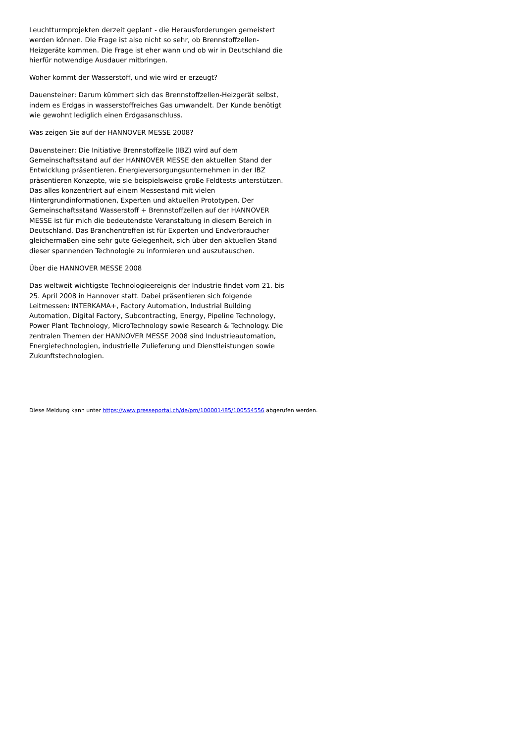Leuchtturmprojekten derzeit geplant - die Herausforderungen gemeistert werden können. Die Frage ist also nicht so sehr, ob Brennstoffzellen-Heizgeräte kommen. Die Frage ist eher wann und ob wir in Deutschland die hierfür notwendige Ausdauer mitbringen.
Woher kommt der Wasserstoff, und wie wird er erzeugt?
Dauensteiner: Darum kümmert sich das Brennstoffzellen-Heizgerät selbst, indem es Erdgas in wasserstoffreiches Gas umwandelt. Der Kunde benötigt wie gewohnt lediglich einen Erdgasanschluss.
Was zeigen Sie auf der HANNOVER MESSE 2008?
Dauensteiner: Die Initiative Brennstoffzelle (IBZ) wird auf dem Gemeinschaftsstand auf der HANNOVER MESSE den aktuellen Stand der Entwicklung präsentieren. Energieversorgungsunternehmen in der IBZ präsentieren Konzepte, wie sie beispielsweise große Feldtests unterstützen. Das alles konzentriert auf einem Messestand mit vielen Hintergrundinformationen, Experten und aktuellen Prototypen. Der Gemeinschaftsstand Wasserstoff + Brennstoffzellen auf der HANNOVER MESSE ist für mich die bedeutendste Veranstaltung in diesem Bereich in Deutschland. Das Branchentreffen ist für Experten und Endverbraucher gleichermaßen eine sehr gute Gelegenheit, sich über den aktuellen Stand dieser spannenden Technologie zu informieren und auszutauschen.
Über die HANNOVER MESSE 2008
Das weltweit wichtigste Technologieereignis der Industrie findet vom 21. bis 25. April 2008 in Hannover statt. Dabei präsentieren sich folgende Leitmessen: INTERKAMA+, Factory Automation, Industrial Building Automation, Digital Factory, Subcontracting, Energy, Pipeline Technology, Power Plant Technology, MicroTechnology sowie Research & Technology. Die zentralen Themen der HANNOVER MESSE 2008 sind Industrieautomation, Energietechnologien, industrielle Zulieferung und Dienstleistungen sowie Zukunftstechnologien.
Diese Meldung kann unter https://www.presseportal.ch/de/pm/100001485/100554556 abgerufen werden.